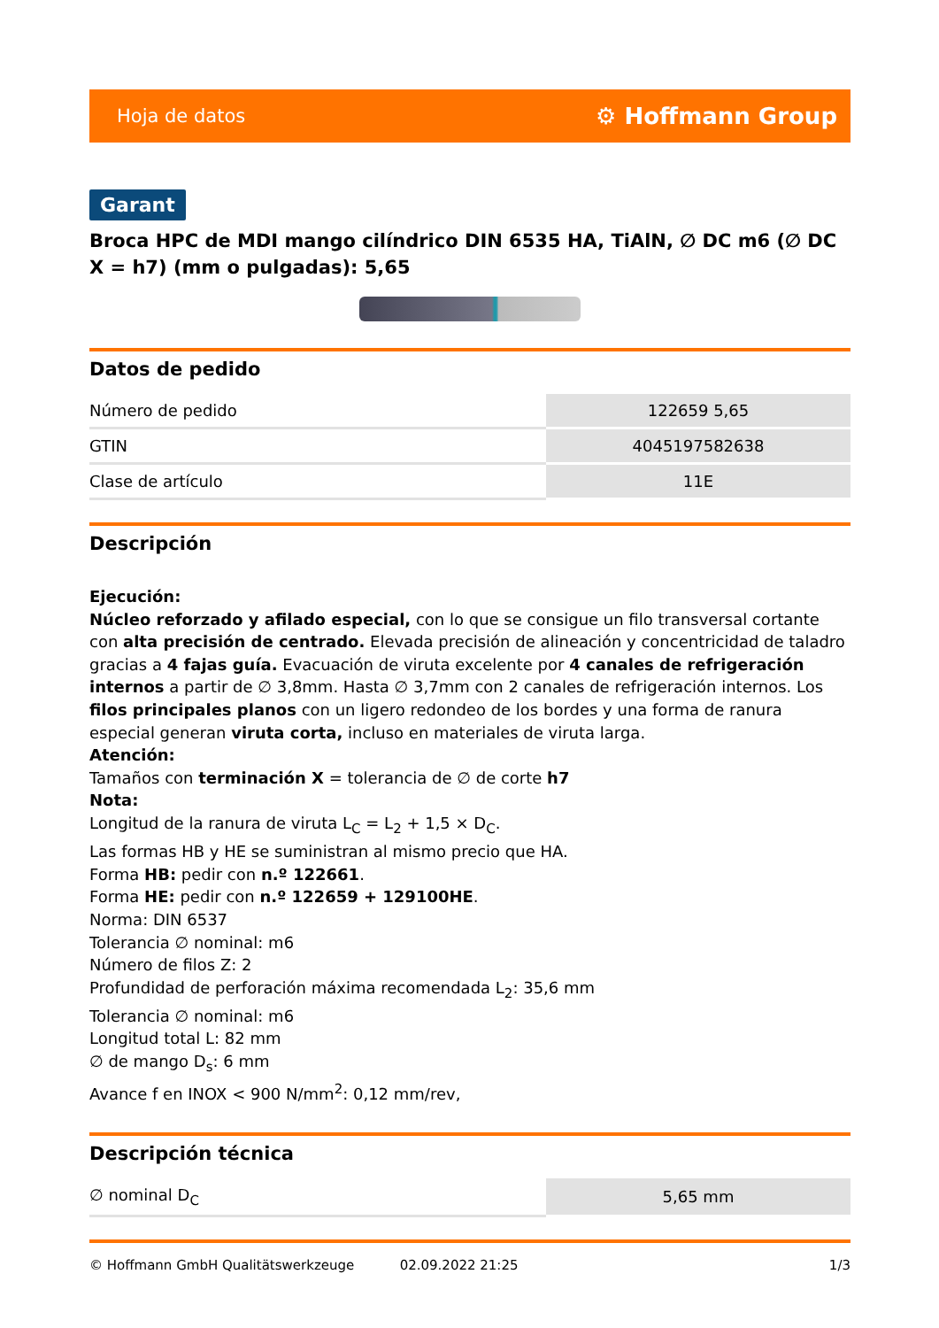Hoja de datos ⚙ Hoffmann Group
Garant
Broca HPC de MDI mango cilíndrico DIN 6535 HA, TiAlN, ∅ DC m6 (∅ DC X = h7) (mm o pulgadas): 5,65
Datos de pedido
| Número de pedido | 122659 5,65 |
| GTIN | 4045197582638 |
| Clase de artículo | 11E |
Descripción
Ejecución:
Núcleo reforzado y afilado especial, con lo que se consigue un filo transversal cortante con alta precisión de centrado. Elevada precisión de alineación y concentricidad de taladro gracias a 4 fajas guía. Evacuación de viruta excelente por 4 canales de refrigeración internos a partir de ∅ 3,8mm. Hasta ∅ 3,7mm con 2 canales de refrigeración internos. Los filos principales planos con un ligero redondeo de los bordes y una forma de ranura especial generan viruta corta, incluso en materiales de viruta larga.
Atención:
Tamaños con terminación X = tolerancia de ∅ de corte h7
Nota:
Longitud de la ranura de viruta L<sub>C</sub> = L<sub>2</sub> + 1,5 × D<sub>C</sub>.
Las formas HB y HE se suministran al mismo precio que HA.
Forma HB: pedir con n.º 122661.
Forma HE: pedir con n.º 122659 + 129100HE.
Norma: DIN 6537
Tolerancia ∅ nominal: m6
Número de filos Z: 2
Profundidad de perforación máxima recomendada L<sub>2</sub>: 35,6 mm
Tolerancia ∅ nominal: m6
Longitud total L: 82 mm
∅ de mango D<sub>s</sub>: 6 mm
Avance f en INOX < 900 N/mm<sup>2</sup>: 0,12 mm/rev,
Descripción técnica
| ∅ nominal D<sub>C</sub> | 5,65 mm |
© Hoffmann GmbH Qualitätswerkzeuge 02.09.2022 21:25 1/3